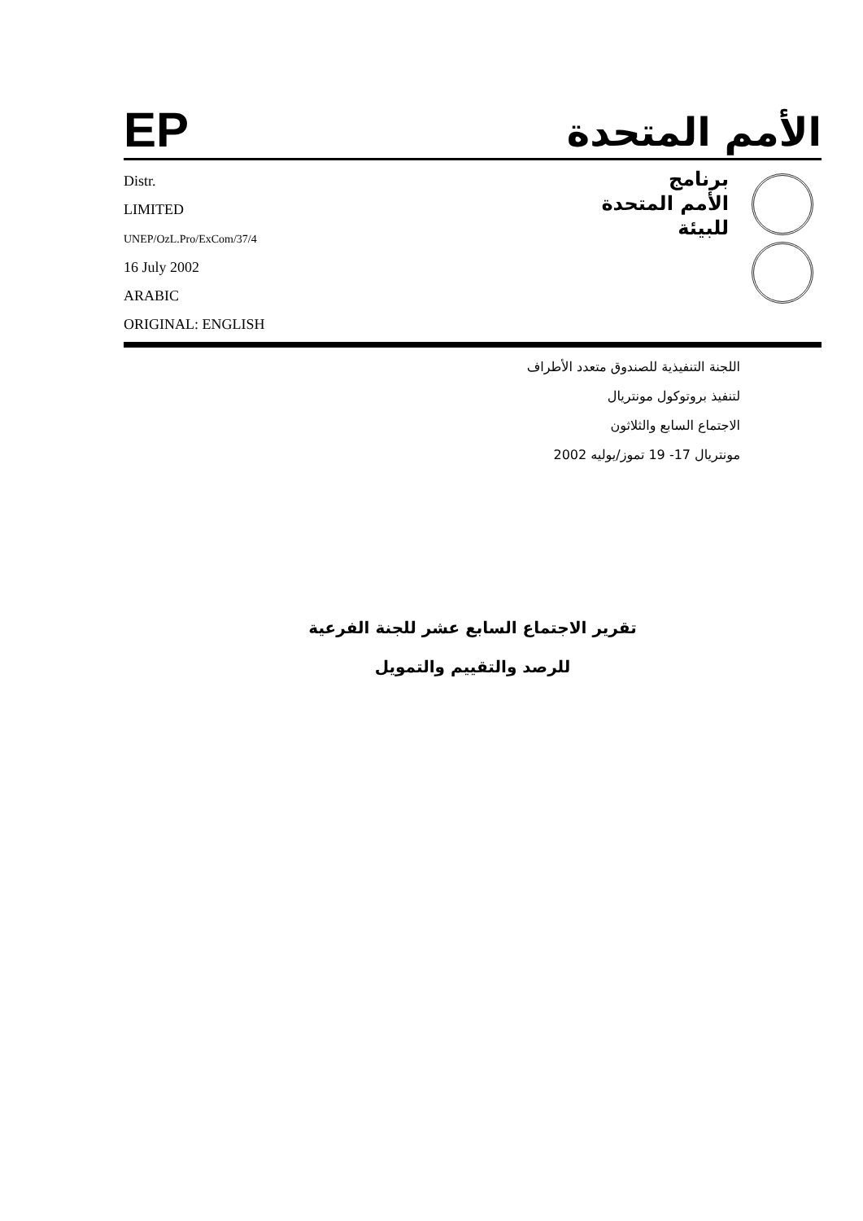EP
الأمم المتحدة
Distr.
LIMITED
UNEP/OzL.Pro/ExCom/37/4
16 July 2002
ARABIC
ORIGINAL: ENGLISH
برنامج
الأمم المتحدة
للبيئة
اللجنة التنفيذية للصندوق متعدد الأطراف
لتنفيذ بروتوكول مونتريال
الاجتماع السابع والثلاثون
مونتريال 17- 19 تموز/يوليه 2002
تقرير الاجتماع السابع عشر للجنة الفرعية
للرصد والتقييم والتمويل